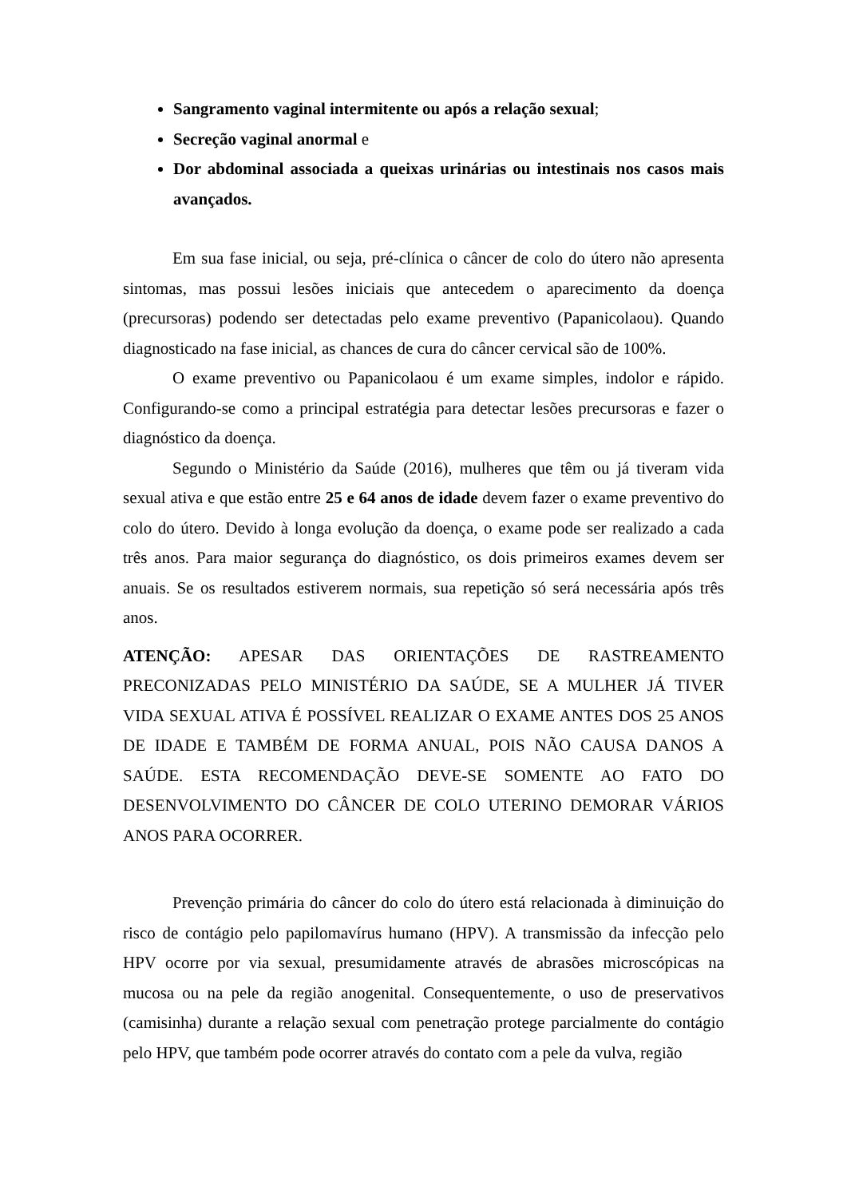Sangramento vaginal intermitente ou após a relação sexual;
Secreção vaginal anormal e
Dor abdominal associada a queixas urinárias ou intestinais nos casos mais avançados.
Em sua fase inicial, ou seja, pré-clínica o câncer de colo do útero não apresenta sintomas, mas possui lesões iniciais que antecedem o aparecimento da doença (precursoras) podendo ser detectadas pelo exame preventivo (Papanicolaou). Quando diagnosticado na fase inicial, as chances de cura do câncer cervical são de 100%.
O exame preventivo ou Papanicolaou é um exame simples, indolor e rápido. Configurando-se como a principal estratégia para detectar lesões precursoras e fazer o diagnóstico da doença.
Segundo o Ministério da Saúde (2016), mulheres que têm ou já tiveram vida sexual ativa e que estão entre 25 e 64 anos de idade devem fazer o exame preventivo do colo do útero. Devido à longa evolução da doença, o exame pode ser realizado a cada três anos. Para maior segurança do diagnóstico, os dois primeiros exames devem ser anuais. Se os resultados estiverem normais, sua repetição só será necessária após três anos.
ATENÇÃO: APESAR DAS ORIENTAÇÕES DE RASTREAMENTO PRECONIZADAS PELO MINISTÉRIO DA SAÚDE, SE A MULHER JÁ TIVER VIDA SEXUAL ATIVA É POSSÍVEL REALIZAR O EXAME ANTES DOS 25 ANOS DE IDADE E TAMBÉM DE FORMA ANUAL, POIS NÃO CAUSA DANOS A SAÚDE. ESTA RECOMENDAÇÃO DEVE-SE SOMENTE AO FATO DO DESENVOLVIMENTO DO CÂNCER DE COLO UTERINO DEMORAR VÁRIOS ANOS PARA OCORRER.
Prevenção primária do câncer do colo do útero está relacionada à diminuição do risco de contágio pelo papilomavírus humano (HPV). A transmissão da infecção pelo HPV ocorre por via sexual, presumidamente através de abrasões microscópicas na mucosa ou na pele da região anogenital. Consequentemente, o uso de preservativos (camisinha) durante a relação sexual com penetração protege parcialmente do contágio pelo HPV, que também pode ocorrer através do contato com a pele da vulva, região